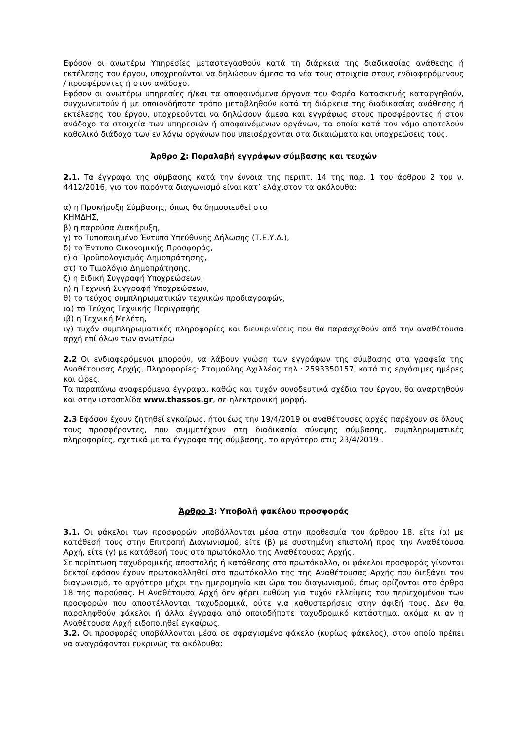Εφόσον οι ανωτέρω Υπηρεσίες μεταστεγασθούν κατά τη διάρκεια της διαδικασίας ανάθεσης ή εκτέλεσης του έργου, υποχρεούνται να δηλώσουν άμεσα τα νέα τους στοιχεία στους ενδιαφερόμενους / προσφέροντες ή στον ανάδοχο.
Εφόσον οι ανωτέρω υπηρεσίες ή/και τα αποφαινόμενα όργανα του Φορέα Κατασκευής καταργηθούν, συγχωνευτούν ή με οποιονδήποτε τρόπο μεταβληθούν κατά τη διάρκεια της διαδικασίας ανάθεσης ή εκτέλεσης του έργου, υποχρεούνται να δηλώσουν άμεσα και εγγράφως στους προσφέροντες ή στον ανάδοχο τα στοιχεία των υπηρεσιών ή αποφαινόμενων οργάνων, τα οποία κατά τον νόμο αποτελούν καθολικό διάδοχο των εν λόγω οργάνων που υπεισέρχονται στα δικαιώματα και υποχρεώσεις τους.
Άρθρο 2: Παραλαβή εγγράφων σύμβασης και τευχών
2.1. Τα έγγραφα της σύμβασης κατά την έννοια της περιπτ. 14 της παρ. 1 του άρθρου 2 του ν. 4412/2016, για τον παρόντα διαγωνισμό είναι κατ’ ελάχιστον τα ακόλουθα:
α) η Προκήρυξη Σύμβασης, όπως θα δημοσιευθεί στο
ΚΗΜΔΗΣ,
β) η παρούσα Διακήρυξη,
γ) το Τυποποιημένο Έντυπο Υπεύθυνης Δήλωσης (Τ.Ε.Υ.Δ.),
δ) το Έντυπο Οικονομικής Προσφοράς,
ε) ο Προϋπολογισμός Δημοπράτησης,
στ) το Τιμολόγιο Δημοπράτησης,
ζ) η Ειδική Συγγραφή Υποχρεώσεων,
η) η Τεχνική Συγγραφή Υποχρεώσεων,
θ) το τεύχος συμπληρωματικών τεχνικών προδιαγραφών,
ια) το Τεύχος Τεχνικής Περιγραφής
ιβ) η Τεχνική Μελέτη,
ιγ) τυχόν συμπληρωματικές πληροφορίες και διευκρινίσεις που θα παρασχεθούν από την αναθέτουσα αρχή επί όλων των ανωτέρω
2.2 Οι ενδιαφερόμενοι μπορούν, να λάβουν γνώση των εγγράφων της σύμβασης στα γραφεία της Αναθέτουσας Αρχής, Πληροφορίες: Σταμούλης Αχιλλέας τηλ.: 2593350157, κατά τις εργάσιμες ημέρες και ώρες.
Τα παραπάνω αναφερόμενα έγγραφα, καθώς και τυχόν συνοδευτικά σχέδια του έργου, θα αναρτηθούν και στην ιστοσελίδα www.thassos.gr, σε ηλεκτρονική μορφή.
2.3 Εφόσον έχουν ζητηθεί εγκαίρως, ήτοι έως την 19/4/2019 οι αναθέτουσες αρχές παρέχουν σε όλους τους προσφέροντες, που συμμετέχουν στη διαδικασία σύναψης σύμβασης, συμπληρωματικές πληροφορίες, σχετικά με τα έγγραφα της σύμβασης, το αργότερο στις 23/4/2019 .
Άρθρο 3: Υποβολή φακέλου προσφοράς
3.1. Οι φάκελοι των προσφορών υποβάλλονται μέσα στην προθεσμία του άρθρου 18, είτε (α) με κατάθεσή τους στην Επιτροπή Διαγωνισμού, είτε (β) με συστημένη επιστολή προς την Αναθέτουσα Αρχή, είτε (γ) με κατάθεσή τους στο πρωτόκολλο της Αναθέτουσας Αρχής.
Σε περίπτωση ταχυδρομικής αποστολής ή κατάθεσης στο πρωτόκολλο, οι φάκελοι προσφοράς γίνονται δεκτοί εφόσον έχουν πρωτοκολληθεί στο πρωτόκολλο της της Αναθέτουσας Αρχής που διεξάγει τον διαγωνισμό, το αργότερο μέχρι την ημερομηνία και ώρα του διαγωνισμού, όπως ορίζονται στο άρθρο 18 της παρούσας. Η Αναθέτουσα Αρχή δεν φέρει ευθύνη για τυχόν ελλείψεις του περιεχομένου των προσφορών που αποστέλλονται ταχυδρομικά, ούτε για καθυστερήσεις στην άφιξή τους. Δεν θα παραληφθούν φάκελοι ή άλλα έγγραφα από οποιοδήποτε ταχυδρομικό κατάστημα, ακόμα κι αν η Αναθέτουσα Αρχή ειδοποιηθεί εγκαίρως.
3.2. Οι προσφορές υποβάλλονται μέσα σε σφραγισμένο φάκελο (κυρίως φάκελος), στον οποίο πρέπει να αναγράφονται ευκρινώς τα ακόλουθα: